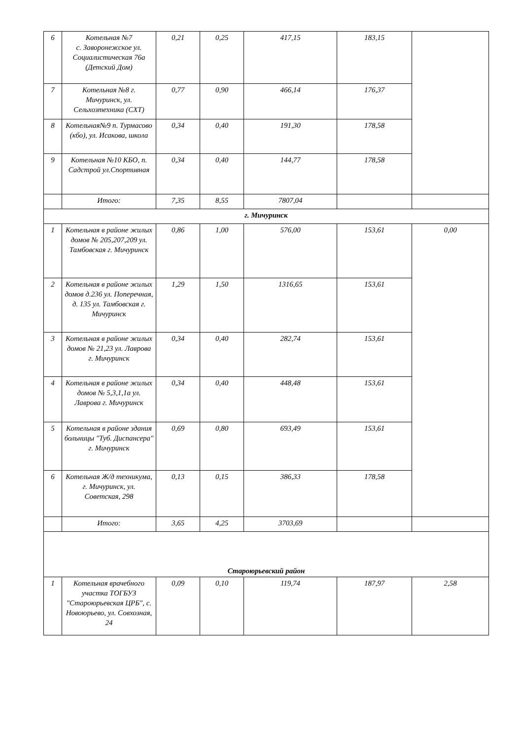| 6 | Котельная №7 с. Заворонежское ул. Социалистическая 76а (Детский Дом) | 0,21 | 0,25 | 417,15 | 183,15 | |
| 7 | Котельная №8 г. Мичуринск, ул. Сельхозтехника (СХТ) | 0,77 | 0,90 | 466,14 | 176,37 | |
| 8 | Котельная№9 п. Турмасово (кбо), ул. Исакова, школа | 0,34 | 0,40 | 191,30 | 178,58 | |
| 9 | Котельная №10 КБО, п. Садстрой ул.Спортивная | 0,34 | 0,40 | 144,77 | 178,58 | |
| | Итого: | 7,35 | 8,55 | 7807,04 | | |
| г. Мичуринск | | | | | | |
| 1 | Котельная в районе жилых домов № 205,207,209 ул. Тамбовская г. Мичуринск | 0,86 | 1,00 | 576,00 | 153,61 | 0,00 |
| 2 | Котельная в районе жилых домов д.236 ул. Поперечная, д. 135 ул. Тамбовская г. Мичуринск | 1,29 | 1,50 | 1316,65 | 153,61 | |
| 3 | Котельная в районе жилых домов № 21,23 ул. Лаврова г. Мичуринск | 0,34 | 0,40 | 282,74 | 153,61 | |
| 4 | Котельная в районе жилых домов № 5,3,1,1а ул. Лаврова г. Мичуринск | 0,34 | 0,40 | 448,48 | 153,61 | |
| 5 | Котельная в районе здания больницы "Туб. Диспансера" г. Мичуринск | 0,69 | 0,80 | 693,49 | 153,61 | |
| 6 | Котельная Ж/д техникума, г. Мичуринск, ул. Советская, 298 | 0,13 | 0,15 | 386,33 | 178,58 | |
| | Итого: | 3,65 | 4,25 | 3703,69 | | |
| Староюрьевский район | | | | | | |
| 1 | Котельная врачебного участка ТОГБУЗ "Староюрьевская ЦРБ", с. Новоюрьево, ул. Совхозная, 24 | 0,09 | 0,10 | 119,74 | 187,97 | 2,58 |